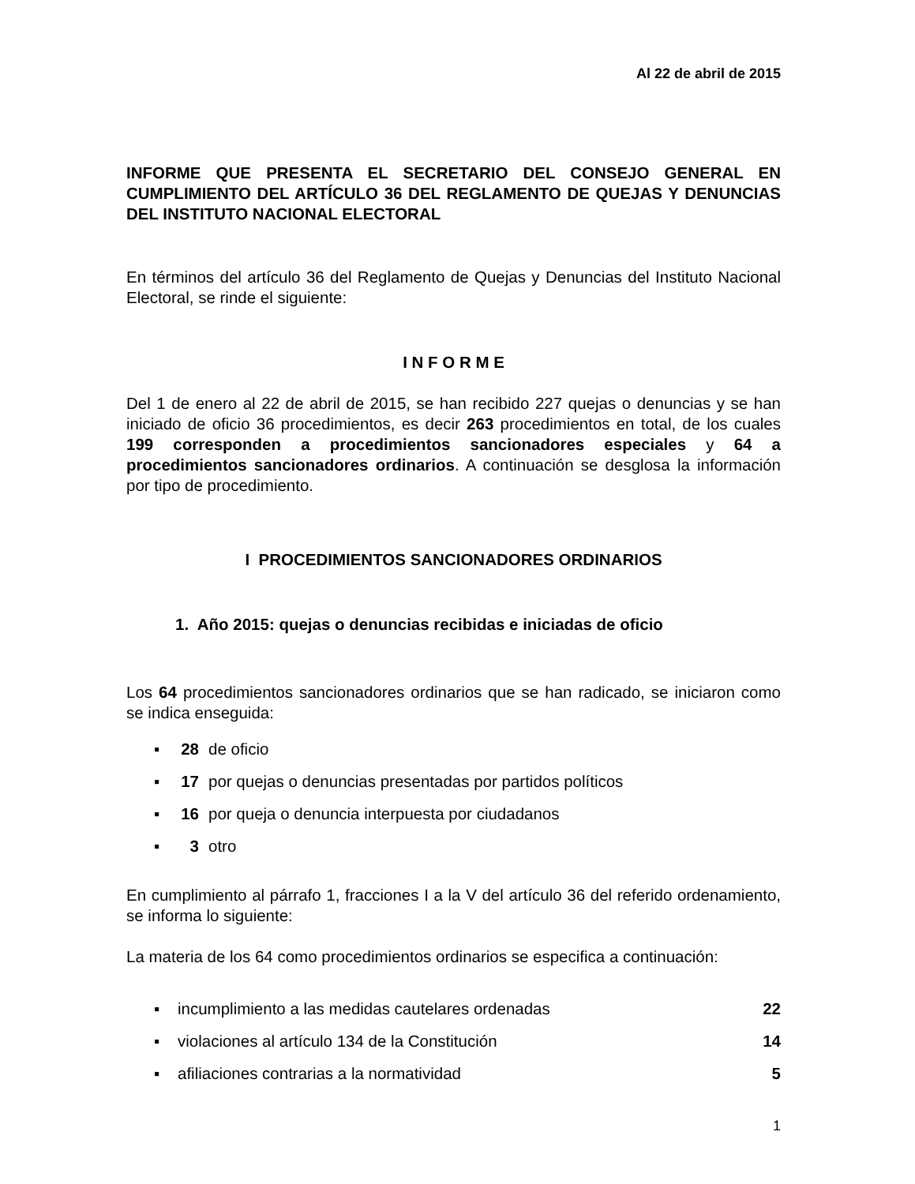Al 22 de abril de 2015
INFORME QUE PRESENTA EL SECRETARIO DEL CONSEJO GENERAL EN CUMPLIMIENTO DEL ARTÍCULO 36 DEL REGLAMENTO DE QUEJAS Y DENUNCIAS DEL INSTITUTO NACIONAL ELECTORAL
En términos del artículo 36 del Reglamento de Quejas y Denuncias del Instituto Nacional Electoral, se rinde el siguiente:
I N F O R M E
Del 1 de enero al 22 de abril de 2015, se han recibido 227 quejas o denuncias y se han iniciado de oficio 36 procedimientos, es decir 263 procedimientos en total, de los cuales 199 corresponden a procedimientos sancionadores especiales y 64 a procedimientos sancionadores ordinarios. A continuación se desglosa la información por tipo de procedimiento.
I PROCEDIMIENTOS SANCIONADORES ORDINARIOS
1. Año 2015: quejas o denuncias recibidas e iniciadas de oficio
Los 64 procedimientos sancionadores ordinarios que se han radicado, se iniciaron como se indica enseguida:
▪ 28 de oficio
▪ 17 por quejas o denuncias presentadas por partidos políticos
▪ 16 por queja o denuncia interpuesta por ciudadanos
▪ 3 otro
En cumplimiento al párrafo 1, fracciones I a la V del artículo 36 del referido ordenamiento, se informa lo siguiente:
La materia de los 64 como procedimientos ordinarios se especifica a continuación:
▪ incumplimiento a las medidas cautelares ordenadas 22
▪ violaciones al artículo 134 de la Constitución 14
▪ afiliaciones contrarias a la normatividad 5
1